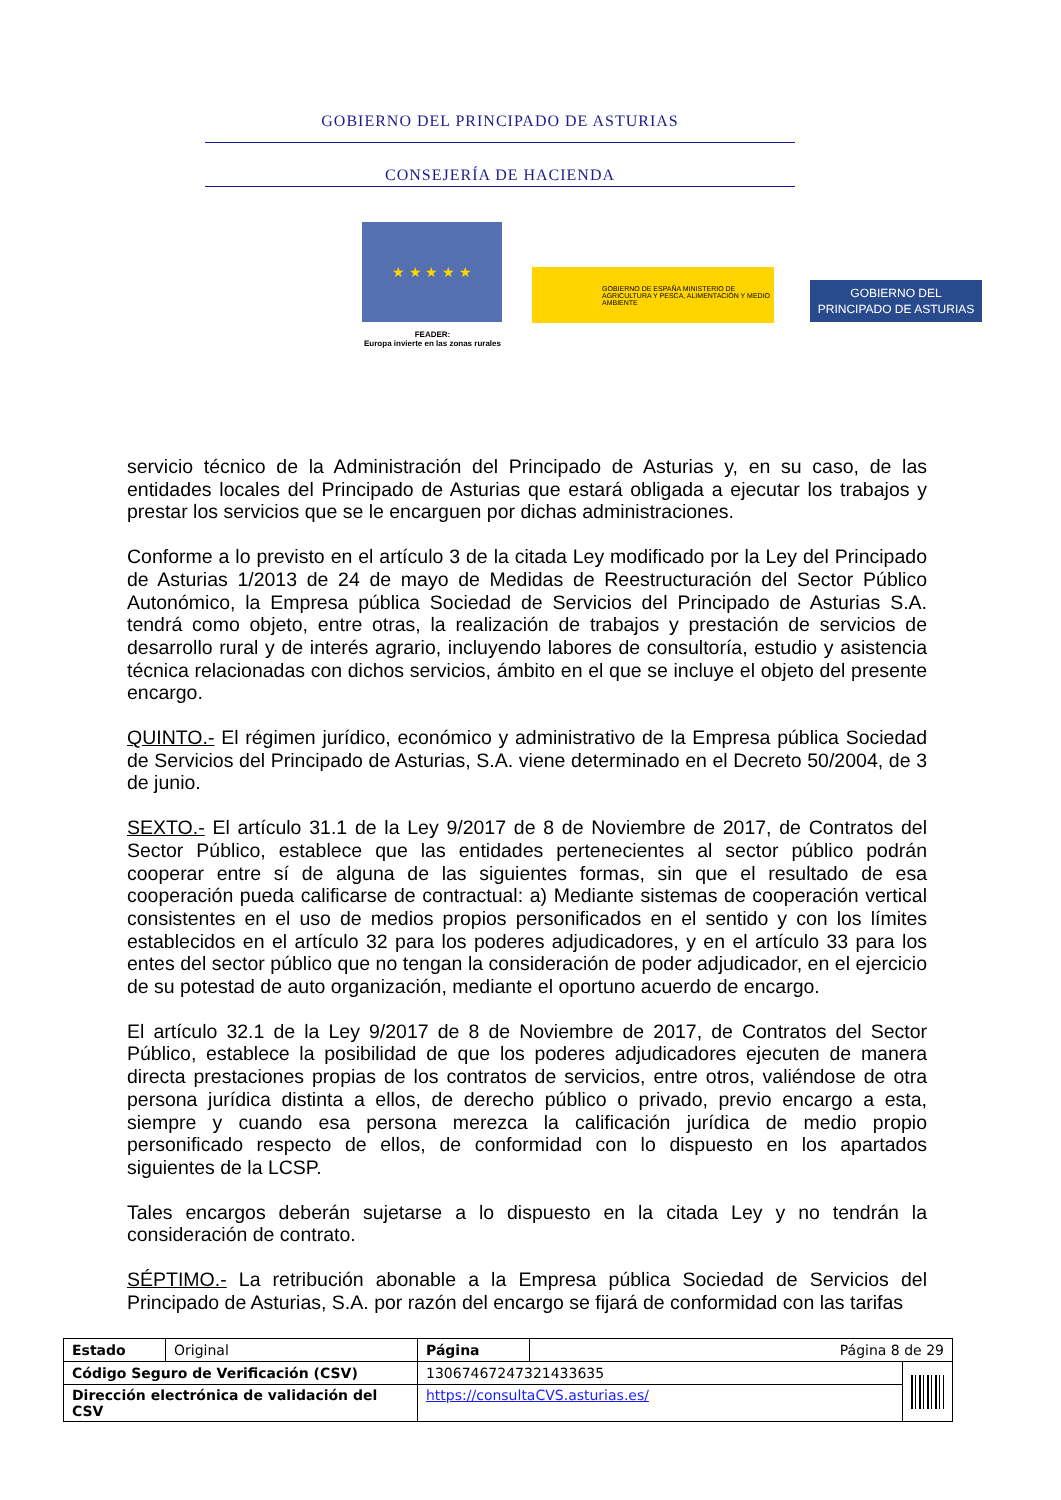GOBIERNO DEL PRINCIPADO DE ASTURIAS
CONSEJERÍA DE HACIENDA
★ ★ ★ ★ ★
FEADER:
Europa invierte en las zonas rurales
GOBIERNO DE ESPAÑA MINISTERIO DE AGRICULTURA Y PESCA, ALIMENTACIÓN Y MEDIO AMBIENTE
GOBIERNO DEL
PRINCIPADO DE ASTURIAS
servicio técnico de la Administración del Principado de Asturias y, en su caso, de las entidades locales del Principado de Asturias que estará obligada a ejecutar los trabajos y prestar los servicios que se le encarguen por dichas administraciones.
Conforme a lo previsto en el artículo 3 de la citada Ley modificado por la Ley del Principado de Asturias 1/2013 de 24 de mayo de Medidas de Reestructuración del Sector Público Autonómico, la Empresa pública Sociedad de Servicios del Principado de Asturias S.A. tendrá como objeto, entre otras, la realización de trabajos y prestación de servicios de desarrollo rural y de interés agrario, incluyendo labores de consultoría, estudio y asistencia técnica relacionadas con dichos servicios, ámbito en el que se incluye el objeto del presente encargo.
QUINTO.- El régimen jurídico, económico y administrativo de la Empresa pública Sociedad de Servicios del Principado de Asturias, S.A. viene determinado en el Decreto 50/2004, de 3 de junio.
SEXTO.- El artículo 31.1 de la Ley 9/2017 de 8 de Noviembre de 2017, de Contratos del Sector Público, establece que las entidades pertenecientes al sector público podrán cooperar entre sí de alguna de las siguientes formas, sin que el resultado de esa cooperación pueda calificarse de contractual: a) Mediante sistemas de cooperación vertical consistentes en el uso de medios propios personificados en el sentido y con los límites establecidos en el artículo 32 para los poderes adjudicadores, y en el artículo 33 para los entes del sector público que no tengan la consideración de poder adjudicador, en el ejercicio de su potestad de auto organización, mediante el oportuno acuerdo de encargo.
El artículo 32.1 de la Ley 9/2017 de 8 de Noviembre de 2017, de Contratos del Sector Público, establece la posibilidad de que los poderes adjudicadores ejecuten de manera directa prestaciones propias de los contratos de servicios, entre otros, valiéndose de otra persona jurídica distinta a ellos, de derecho público o privado, previo encargo a esta, siempre y cuando esa persona merezca la calificación jurídica de medio propio personificado respecto de ellos, de conformidad con lo dispuesto en los apartados siguientes de la LCSP.
Tales encargos deberán sujetarse a lo dispuesto en la citada Ley y no tendrán la consideración de contrato.
SÉPTIMO.- La retribución abonable a la Empresa pública Sociedad de Servicios del Principado de Asturias, S.A. por razón del encargo se fijará de conformidad con las tarifas
| Estado | Original | Página | Página 8 de 29 | |
| Código Seguro de Verificación (CSV) | | 13067467247321433635 | | |
| Dirección electrónica de validación del CSV | | https://consultaCVS.asturias.es/ | | |